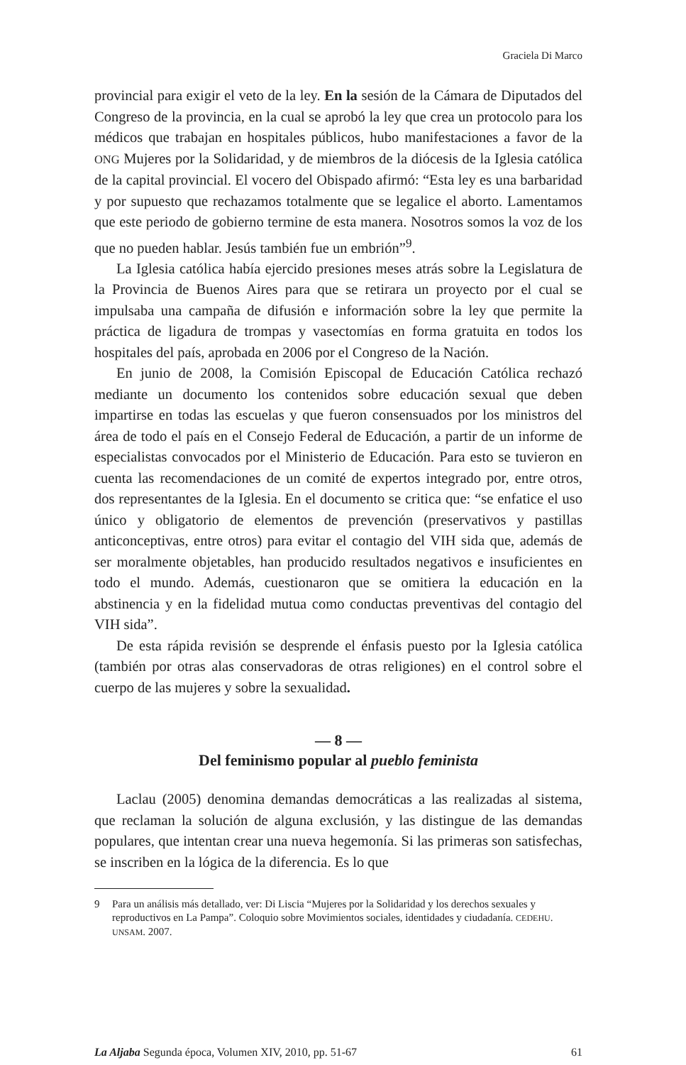Graciela Di Marco
provincial para exigir el veto de la ley. En la sesión de la Cámara de Diputados del Congreso de la provincia, en la cual se aprobó la ley que crea un protocolo para los médicos que trabajan en hospitales públicos, hubo manifestaciones a favor de la ONG Mujeres por la Solidaridad, y de miembros de la diócesis de la Iglesia católica de la capital provincial. El vocero del Obispado afirmó: “Esta ley es una barbaridad y por supuesto que rechazamos totalmente que se legalice el aborto. Lamentamos que este periodo de gobierno termine de esta manera. Nosotros somos la voz de los que no pueden hablar. Jesús también fue un embrión”<sup>9</sup>.
La Iglesia católica había ejercido presiones meses atrás sobre la Legislatura de la Provincia de Buenos Aires para que se retirara un proyecto por el cual se impulsaba una campaña de difusión e información sobre la ley que permite la práctica de ligadura de trompas y vasectomías en forma gratuita en todos los hospitales del país, aprobada en 2006 por el Congreso de la Nación.
En junio de 2008, la Comisión Episcopal de Educación Católica rechazó mediante un documento los contenidos sobre educación sexual que deben impartirse en todas las escuelas y que fueron consensuados por los ministros del área de todo el país en el Consejo Federal de Educación, a partir de un informe de especialistas convocados por el Ministerio de Educación. Para esto se tuvieron en cuenta las recomendaciones de un comité de expertos integrado por, entre otros, dos representantes de la Iglesia. En el documento se critica que: “se enfatice el uso único y obligatorio de elementos de prevención (preservativos y pastillas anticonceptivas, entre otros) para evitar el contagio del VIH sida que, además de ser moralmente objetables, han producido resultados negativos e insuficientes en todo el mundo. Además, cuestionaron que se omitiera la educación en la abstinencia y en la fidelidad mutua como conductas preventivas del contagio del VIH sida”.
De esta rápida revisión se desprende el énfasis puesto por la Iglesia católica (también por otras alas conservadoras de otras religiones) en el control sobre el cuerpo de las mujeres y sobre la sexualidad.
— 8 —
Del feminismo popular al pueblo feminista
Laclau (2005) denomina demandas democráticas a las realizadas al sistema, que reclaman la solución de alguna exclusión, y las distingue de las demandas populares, que intentan crear una nueva hegemonía. Si las primeras son satisfechas, se inscriben en la lógica de la diferencia. Es lo que
9 Para un análisis más detallado, ver: Di Liscia “Mujeres por la Solidaridad y los derechos sexuales y reproductivos en La Pampa”. Coloquio sobre Movimientos sociales, identidades y ciudadanía. CEDEHU. UNSAM. 2007.
La Aljaba Segunda época, Volumen XIV, 2010, pp. 51-67
61